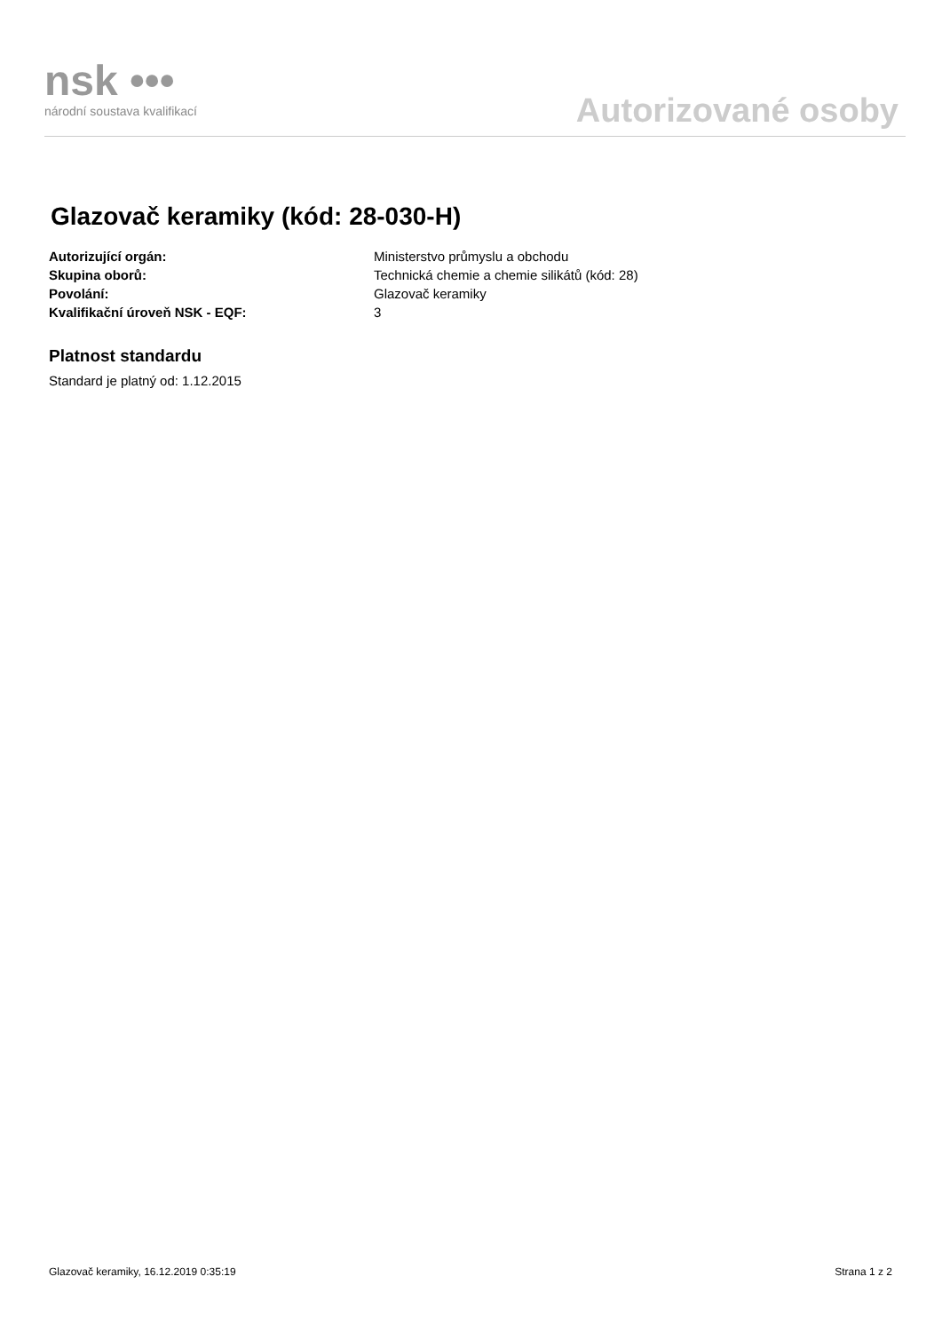nsk •••
národní soustava kvalifikací
Autorizované osoby
Glazovač keramiky (kód: 28-030-H)
Autorizující orgán: Ministerstvo průmyslu a obchodu
Skupina oborů: Technická chemie a chemie silikátů (kód: 28)
Povolání: Glazovač keramiky
Kvalifikační úroveň NSK - EQF: 3
Platnost standardu
Standard je platný od: 1.12.2015
Glazovač keramiky, 16.12.2019 0:35:19 Strana 1 z 2